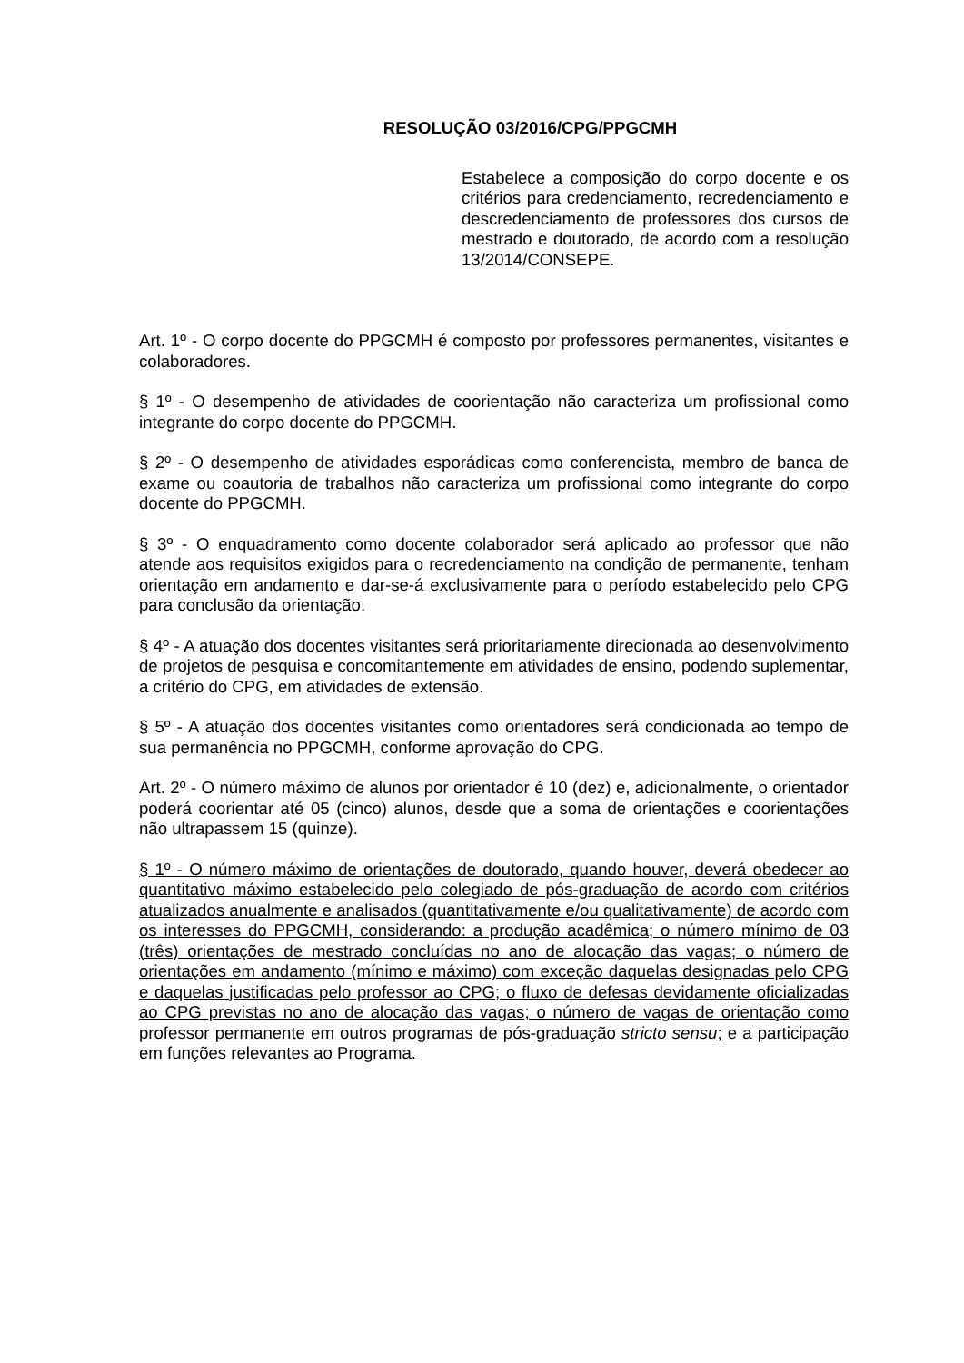RESOLUÇÃO 03/2016/CPG/PPGCMH
Estabelece a composição do corpo docente e os critérios para credenciamento, recredenciamento e descredenciamento de professores dos cursos de mestrado e doutorado, de acordo com a resolução 13/2014/CONSEPE.
Art. 1º - O corpo docente do PPGCMH é composto por professores permanentes, visitantes e colaboradores.
§ 1º - O desempenho de atividades de coorientação não caracteriza um profissional como integrante do corpo docente do PPGCMH.
§ 2º - O desempenho de atividades esporádicas como conferencista, membro de banca de exame ou coautoria de trabalhos não caracteriza um profissional como integrante do corpo docente do PPGCMH.
§ 3º - O enquadramento como docente colaborador será aplicado ao professor que não atende aos requisitos exigidos para o recredenciamento na condição de permanente, tenham orientação em andamento e dar-se-á exclusivamente para o período estabelecido pelo CPG para conclusão da orientação.
§ 4º - A atuação dos docentes visitantes será prioritariamente direcionada ao desenvolvimento de projetos de pesquisa e concomitantemente em atividades de ensino, podendo suplementar, a critério do CPG, em atividades de extensão.
§ 5º - A atuação dos docentes visitantes como orientadores será condicionada ao tempo de sua permanência no PPGCMH, conforme aprovação do CPG.
Art. 2º - O número máximo de alunos por orientador é 10 (dez) e, adicionalmente, o orientador poderá coorientar até 05 (cinco) alunos, desde que a soma de orientações e coorientações não ultrapassem 15 (quinze).
§ 1º - O número máximo de orientações de doutorado, quando houver, deverá obedecer ao quantitativo máximo estabelecido pelo colegiado de pós-graduação de acordo com critérios atualizados anualmente e analisados (quantitativamente e/ou qualitativamente) de acordo com os interesses do PPGCMH, considerando: a produção acadêmica; o número mínimo de 03 (três) orientações de mestrado concluídas no ano de alocação das vagas; o número de orientações em andamento (mínimo e máximo) com exceção daquelas designadas pelo CPG e daquelas justificadas pelo professor ao CPG; o fluxo de defesas devidamente oficializadas ao CPG previstas no ano de alocação das vagas; o número de vagas de orientação como professor permanente em outros programas de pós-graduação stricto sensu; e a participação em funções relevantes ao Programa.